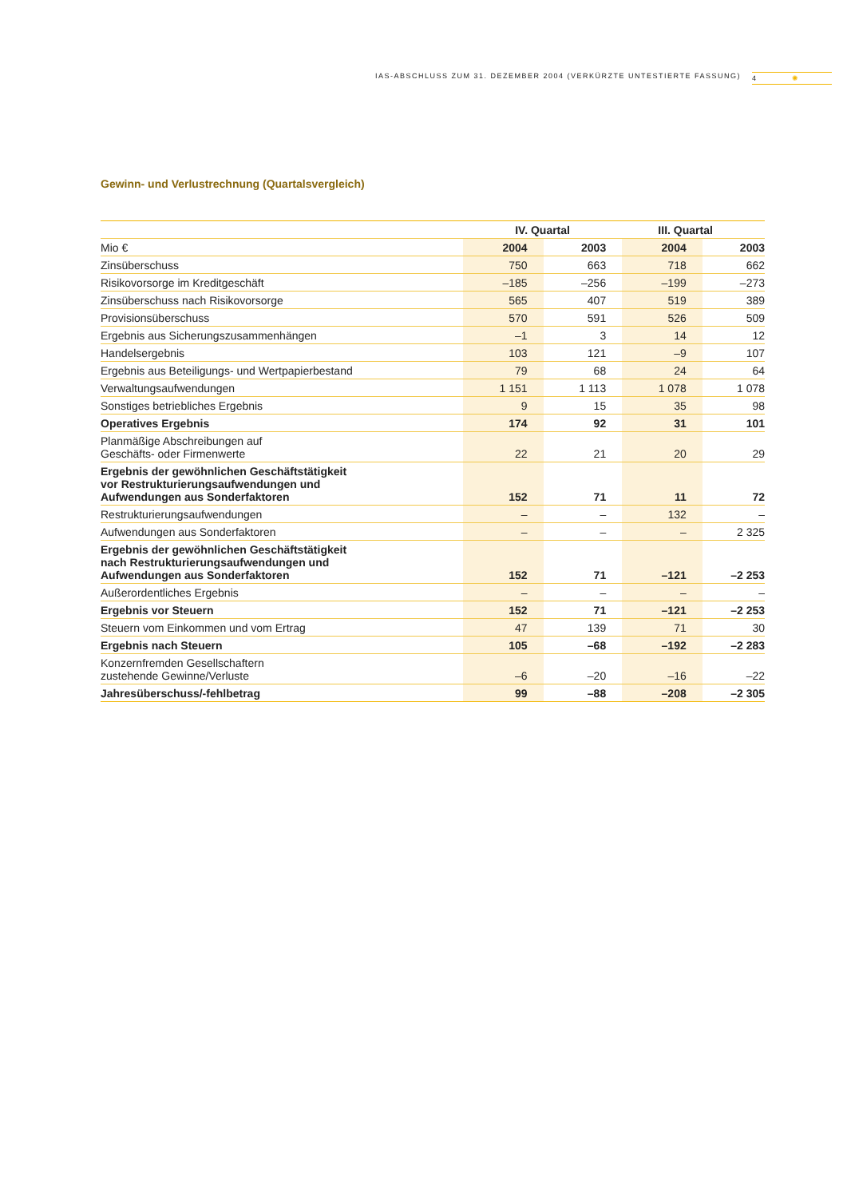IAS-ABSCHLUSS ZUM 31. DEZEMBER 2004 (VERKÜRZTE UNTESTIERTE FASSUNG) 4 ✺
Gewinn- und Verlustrechnung (Quartalsvergleich)
| | IV. Quartal | | III. Quartal | |
| --- | --- | --- | --- | --- |
| Mio € | 2004 | 2003 | 2004 | 2003 |
| Zinsüberschuss | 750 | 663 | 718 | 662 |
| Risikovorsorge im Kreditgeschäft | –185 | –256 | –199 | –273 |
| Zinsüberschuss nach Risikovorsorge | 565 | 407 | 519 | 389 |
| Provisionsüberschuss | 570 | 591 | 526 | 509 |
| Ergebnis aus Sicherungszusammenhängen | –1 | 3 | 14 | 12 |
| Handelsergebnis | 103 | 121 | –9 | 107 |
| Ergebnis aus Beteiligungs- und Wertpapierbestand | 79 | 68 | 24 | 64 |
| Verwaltungsaufwendungen | 1 151 | 1 113 | 1 078 | 1 078 |
| Sonstiges betriebliches Ergebnis | 9 | 15 | 35 | 98 |
| Operatives Ergebnis | 174 | 92 | 31 | 101 |
| Planmäßige Abschreibungen auf Geschäfts- oder Firmenwerte | 22 | 21 | 20 | 29 |
| Ergebnis der gewöhnlichen Geschäftstätigkeit vor Restrukturierungsaufwendungen und Aufwendungen aus Sonderfaktoren | 152 | 71 | 11 | 72 |
| Restrukturierungsaufwendungen | – | – | 132 | – |
| Aufwendungen aus Sonderfaktoren | – | – | – | 2 325 |
| Ergebnis der gewöhnlichen Geschäftstätigkeit nach Restrukturierungsaufwendungen und Aufwendungen aus Sonderfaktoren | 152 | 71 | –121 | –2 253 |
| Außerordentliches Ergebnis | – | – | – | – |
| Ergebnis vor Steuern | 152 | 71 | –121 | –2 253 |
| Steuern vom Einkommen und vom Ertrag | 47 | 139 | 71 | 30 |
| Ergebnis nach Steuern | 105 | –68 | –192 | –2 283 |
| Konzernfremden Gesellschaftern zustehende Gewinne/Verluste | –6 | –20 | –16 | –22 |
| Jahresüberschuss/-fehlbetrag | 99 | –88 | –208 | –2 305 |